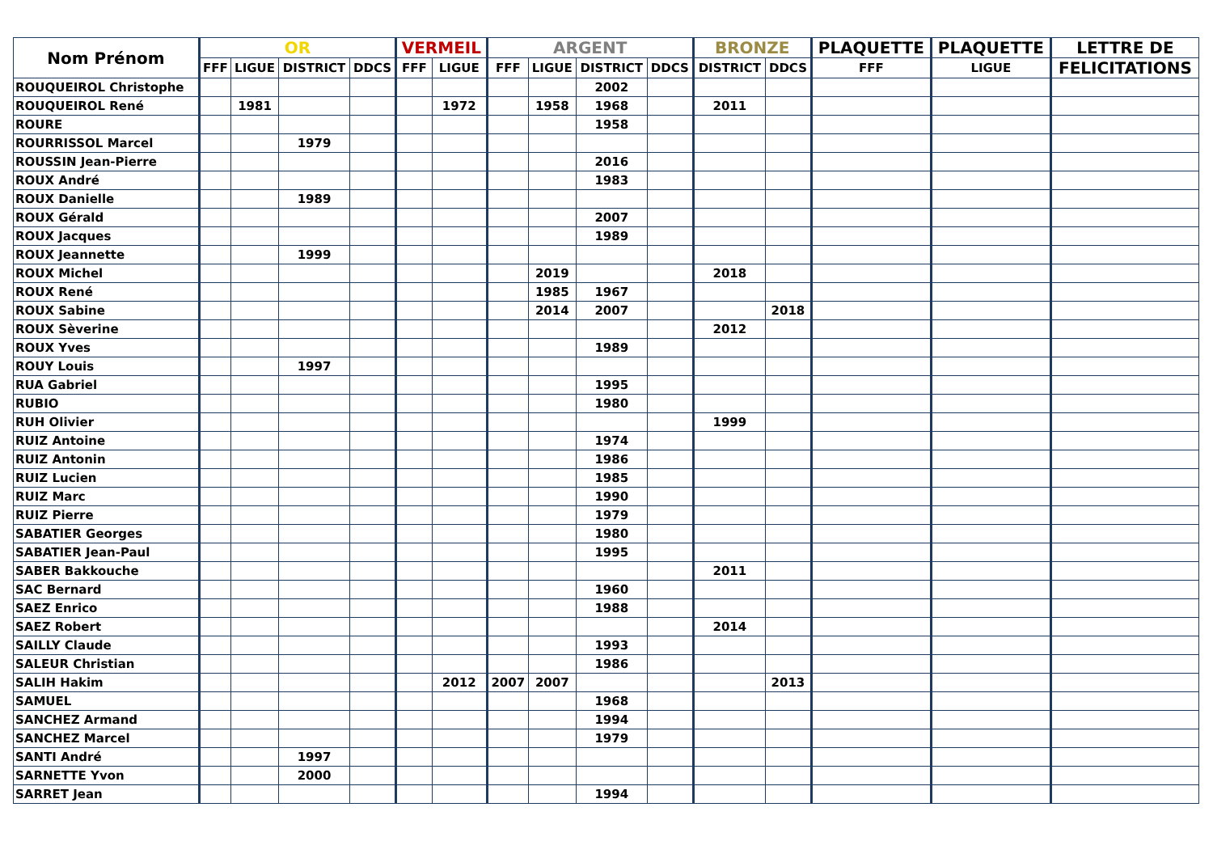| Nom Prénom | OR | | | | VERMEIL | | ARGENT | | | | BRONZE | | PLAQUETTE | PLAQUETTE | LETTRE DE |
| --- | --- | --- | --- | --- | --- | --- | --- | --- | --- | --- | --- | --- | --- | --- | --- |
| | FFF | LIGUE | DISTRICT | DDCS | FFF | LIGUE | FFF | LIGUE | DISTRICT | DDCS | DISTRICT | DDCS | FFF | LIGUE | FELICITATIONS |
| ROUQUEIROL Christophe | | | | | | | | | 2002 | | | | | | |
| ROUQUEIROL René | | 1981 | | | | 1972 | | 1958 | 1968 | | 2011 | | | | |
| ROURE | | | | | | | | | 1958 | | | | | | |
| ROURRISSOL Marcel | | | 1979 | | | | | | | | | | | | |
| ROUSSIN Jean-Pierre | | | | | | | | | 2016 | | | | | | |
| ROUX André | | | | | | | | | 1983 | | | | | | |
| ROUX Danielle | | | 1989 | | | | | | | | | | | | |
| ROUX Gérald | | | | | | | | | 2007 | | | | | | |
| ROUX Jacques | | | | | | | | | 1989 | | | | | | |
| ROUX Jeannette | | | 1999 | | | | | | | | | | | | |
| ROUX Michel | | | | | | | | 2019 | | | 2018 | | | | |
| ROUX René | | | | | | | | 1985 | 1967 | | | | | | |
| ROUX Sabine | | | | | | | | 2014 | 2007 | | | 2018 | | | |
| ROUX Sèverine | | | | | | | | | | | 2012 | | | | |
| ROUX Yves | | | | | | | | | 1989 | | | | | | |
| ROUY Louis | | | 1997 | | | | | | | | | | | | |
| RUA Gabriel | | | | | | | | | 1995 | | | | | | |
| RUBIO | | | | | | | | | 1980 | | | | | | |
| RUH Olivier | | | | | | | | | | | 1999 | | | | |
| RUIZ Antoine | | | | | | | | | 1974 | | | | | | |
| RUIZ Antonin | | | | | | | | | 1986 | | | | | | |
| RUIZ Lucien | | | | | | | | | 1985 | | | | | | |
| RUIZ Marc | | | | | | | | | 1990 | | | | | | |
| RUIZ Pierre | | | | | | | | | 1979 | | | | | | |
| SABATIER Georges | | | | | | | | | 1980 | | | | | | |
| SABATIER Jean-Paul | | | | | | | | | 1995 | | | | | | |
| SABER Bakkouche | | | | | | | | | | | 2011 | | | | |
| SAC Bernard | | | | | | | | | 1960 | | | | | | |
| SAEZ Enrico | | | | | | | | | 1988 | | | | | | |
| SAEZ Robert | | | | | | | | | | | 2014 | | | | |
| SAILLY Claude | | | | | | | | | 1993 | | | | | | |
| SALEUR Christian | | | | | | | | | 1986 | | | | | | |
| SALIH Hakim | | | | | | 2012 | 2007 | 2007 | | | | 2013 | | | |
| SAMUEL | | | | | | | | | 1968 | | | | | | |
| SANCHEZ Armand | | | | | | | | | 1994 | | | | | | |
| SANCHEZ Marcel | | | | | | | | | 1979 | | | | | | |
| SANTI André | | | 1997 | | | | | | | | | | | | |
| SARNETTE Yvon | | | 2000 | | | | | | | | | | | | |
| SARRET Jean | | | | | | | | | 1994 | | | | | | |